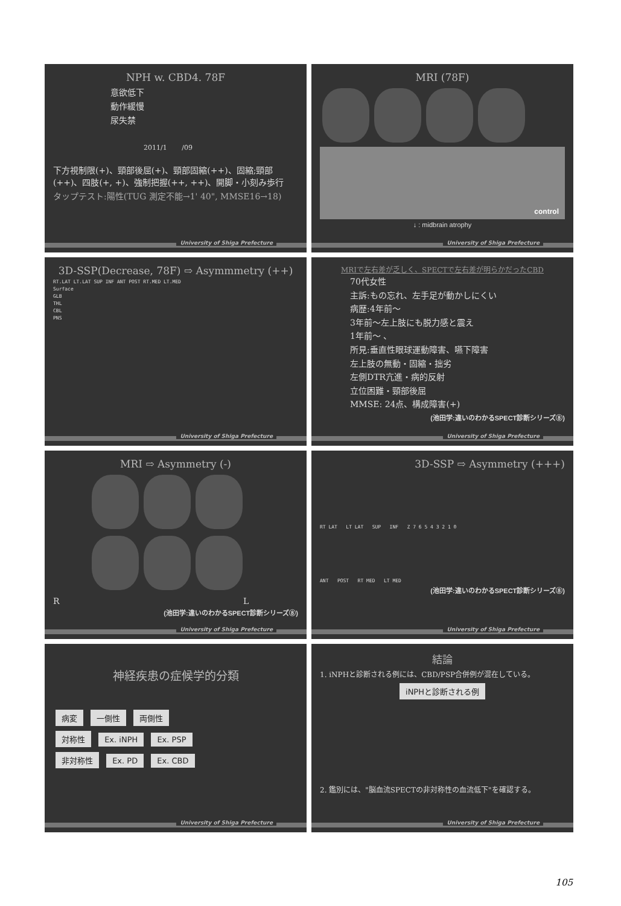NPH w. CBD4. 78F
意欲低下
動作緩慢
尿失禁
2011/1 /09
下方視制限(+)、頸部後屈(+)、頸部固縮(++)、固縮;頸部(++)、四肢(+, +)、強制把握(++, ++)、開脚・小刻み歩行
タップテスト:陽性(TUG 測定不能→1' 40", MMSE16→18)
University of Shiga Prefecture
MRI (78F)
control
↓ : midbrain atrophy
University of Shiga Prefecture
3D-SSP(Decrease, 78F) ⇨ Asymmmetry (++)
RT.LAT LT.LAT SUP INF ANT POST RT.MED LT.MED
Surface
GLB
THL
CBL
PNS
University of Shiga Prefecture
MRIで左右差が乏しく、SPECTで左右差が明らかだったCBD
70代女性
主訴:もの忘れ、左手足が動かしにくい
病歴:4年前〜
3年前〜左上肢にも脱力感と震え
1年前〜 、
所見:垂直性眼球運動障害、嚥下障害
左上肢の無動・固縮・拙劣
左側DTR亢進・病的反射
立位困難・頸部後屈
MMSE: 24点、構成障害(+)
(池田学:違いのわかるSPECT診断シリーズ⑧)
University of Shiga Prefecture
MRI ⇨ Asymmetry (-)
R L
(池田学:違いのわかるSPECT診断シリーズ⑧)
University of Shiga Prefecture
3D-SSP ⇨ Asymmetry (+++)
RT LAT LT LAT SUP INF Z 7 6 5 4 3 2 1 0
ANT POST RT MED LT MED
(池田学:違いのわかるSPECT診断シリーズ⑧)
University of Shiga Prefecture
神経疾患の症候学的分類
病変 一側性 両側性
対称性 Ex. iNPH Ex. PSP
非対称性 Ex. PD Ex. CBD
University of Shiga Prefecture
結論
1. iNPHと診断される例には、CBD/PSP合併例が混在している。
iNPHと診断される例
2. 鑑別には、"脳血流SPECTの非対称性の血流低下"を確認する。
University of Shiga Prefecture
105